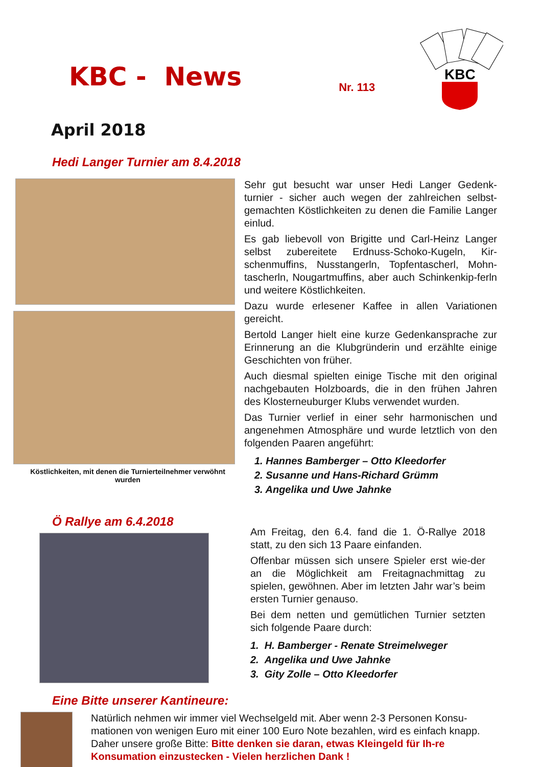KBC
KBC - News
Nr. 113
April 2018
Hedi Langer Turnier am 8.4.2018
Köstlichkeiten, mit denen die Turnierteilnehmer verwöhnt wurden
Sehr gut besucht war unser Hedi Langer Gedenk-turnier - sicher auch wegen der zahlreichen selbst-gemachten Köstlichkeiten zu denen die Familie Langer einlud.
Es gab liebevoll von Brigitte und Carl-Heinz Langer selbst zubereitete Erdnuss-Schoko-Kugeln, Kir-schenmuffins, Nusstangerln, Topfentascherl, Mohn-tascherln, Nougartmuffins, aber auch Schinkenkip-ferln und weitere Köstlichkeiten.
Dazu wurde erlesener Kaffee in allen Variationen gereicht.
Bertold Langer hielt eine kurze Gedenkansprache zur Erinnerung an die Klubgründerin und erzählte einige Geschichten von früher.
Auch diesmal spielten einige Tische mit den original nachgebauten Holzboards, die in den frühen Jahren des Klosterneuburger Klubs verwendet wurden.
Das Turnier verlief in einer sehr harmonischen und angenehmen Atmosphäre und wurde letztlich von den folgenden Paaren angeführt:
1. Hannes Bamberger – Otto Kleedorfer
2. Susanne und Hans-Richard Grümm
3. Angelika und Uwe Jahnke
Ö Rallye am 6.4.2018
Am Freitag, den 6.4. fand die 1. Ö-Rallye 2018 statt, zu den sich 13 Paare einfanden.
Offenbar müssen sich unsere Spieler erst wie-der an die Möglichkeit am Freitagnachmittag zu spielen, gewöhnen. Aber im letzten Jahr war’s beim ersten Turnier genauso.
Bei dem netten und gemütlichen Turnier setzten sich folgende Paare durch:
1. H. Bamberger - Renate Streimelweger
2. Angelika und Uwe Jahnke
3. Gity Zolle – Otto Kleedorfer
Eine Bitte unserer Kantineure:
Natürlich nehmen wir immer viel Wechselgeld mit. Aber wenn 2-3 Personen Konsu-mationen von wenigen Euro mit einer 100 Euro Note bezahlen, wird es einfach knapp. Daher unsere große Bitte: Bitte denken sie daran, etwas Kleingeld für Ih-re Konsumation einzustecken - Vielen herzlichen Dank !